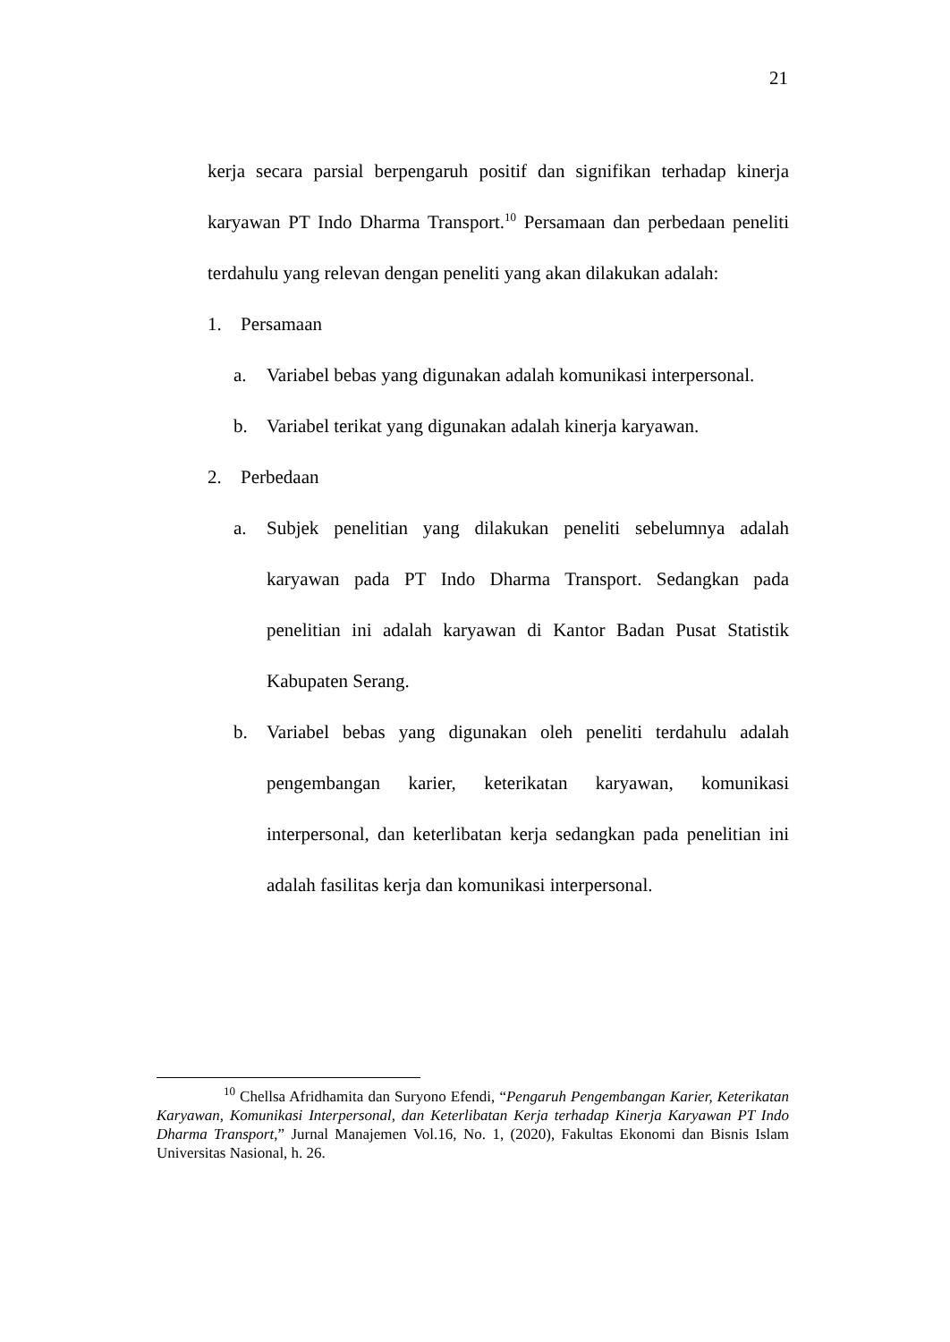21
kerja secara parsial berpengaruh positif dan signifikan terhadap kinerja karyawan PT Indo Dharma Transport.<sup>10</sup> Persamaan dan perbedaan peneliti terdahulu yang relevan dengan peneliti yang akan dilakukan adalah:
1. Persamaan
a. Variabel bebas yang digunakan adalah komunikasi interpersonal.
b. Variabel terikat yang digunakan adalah kinerja karyawan.
2. Perbedaan
a. Subjek penelitian yang dilakukan peneliti sebelumnya adalah karyawan pada PT Indo Dharma Transport. Sedangkan pada penelitian ini adalah karyawan di Kantor Badan Pusat Statistik Kabupaten Serang.
b. Variabel bebas yang digunakan oleh peneliti terdahulu adalah pengembangan karier, keterikatan karyawan, komunikasi interpersonal, dan keterlibatan kerja sedangkan pada penelitian ini adalah fasilitas kerja dan komunikasi interpersonal.
<sup>10</sup> Chellsa Afridhamita dan Suryono Efendi, “Pengaruh Pengembangan Karier, Keterikatan Karyawan, Komunikasi Interpersonal, dan Keterlibatan Kerja terhadap Kinerja Karyawan PT Indo Dharma Transport,” Jurnal Manajemen Vol.16, No. 1, (2020), Fakultas Ekonomi dan Bisnis Islam Universitas Nasional, h. 26.